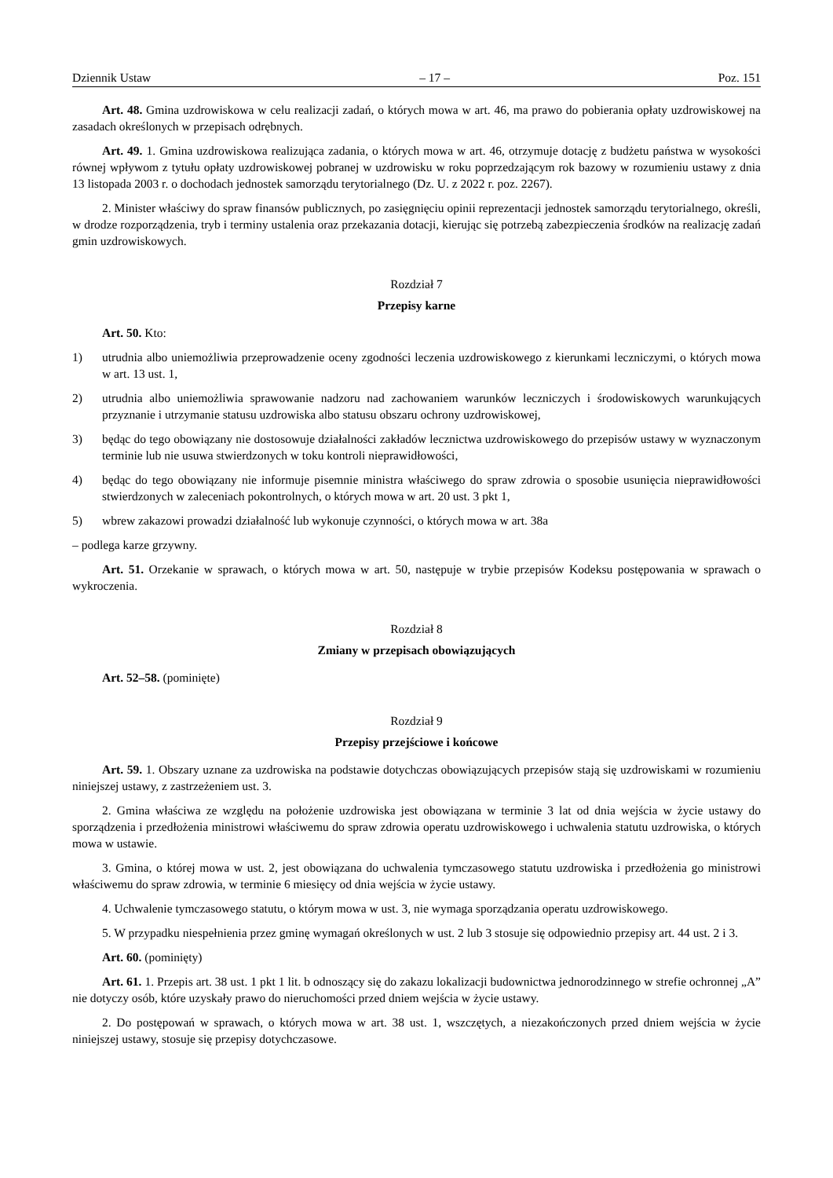Dziennik Ustaw – 17 – Poz. 151
Art. 48. Gmina uzdrowiskowa w celu realizacji zadań, o których mowa w art. 46, ma prawo do pobierania opłaty uzdrowiskowej na zasadach określonych w przepisach odrębnych.
Art. 49. 1. Gmina uzdrowiskowa realizująca zadania, o których mowa w art. 46, otrzymuje dotację z budżetu państwa w wysokości równej wpływom z tytułu opłaty uzdrowiskowej pobranej w uzdrowisku w roku poprzedzającym rok bazowy w rozumieniu ustawy z dnia 13 listopada 2003 r. o dochodach jednostek samorządu terytorialnego (Dz. U. z 2022 r. poz. 2267).
2. Minister właściwy do spraw finansów publicznych, po zasięgnięciu opinii reprezentacji jednostek samorządu terytorialnego, określi, w drodze rozporządzenia, tryb i terminy ustalenia oraz przekazania dotacji, kierując się potrzebą zabezpieczenia środków na realizację zadań gmin uzdrowiskowych.
Rozdział 7
Przepisy karne
Art. 50. Kto:
1) utrudnia albo uniemożliwia przeprowadzenie oceny zgodności leczenia uzdrowiskowego z kierunkami leczniczymi, o których mowa w art. 13 ust. 1,
2) utrudnia albo uniemożliwia sprawowanie nadzoru nad zachowaniem warunków leczniczych i środowiskowych warunkujących przyznanie i utrzymanie statusu uzdrowiska albo statusu obszaru ochrony uzdrowiskowej,
3) będąc do tego obowiązany nie dostosowuje działalności zakładów lecznictwa uzdrowiskowego do przepisów ustawy w wyznaczonym terminie lub nie usuwa stwierdzonych w toku kontroli nieprawidłowości,
4) będąc do tego obowiązany nie informuje pisemnie ministra właściwego do spraw zdrowia o sposobie usunięcia nieprawidłowości stwierdzonych w zaleceniach pokontrolnych, o których mowa w art. 20 ust. 3 pkt 1,
5) wbrew zakazowi prowadzi działalność lub wykonuje czynności, o których mowa w art. 38a
– podlega karze grzywny.
Art. 51. Orzekanie w sprawach, o których mowa w art. 50, następuje w trybie przepisów Kodeksu postępowania w sprawach o wykroczenia.
Rozdział 8
Zmiany w przepisach obowiązujących
Art. 52–58. (pominięte)
Rozdział 9
Przepisy przejściowe i końcowe
Art. 59. 1. Obszary uznane za uzdrowiska na podstawie dotychczas obowiązujących przepisów stają się uzdrowiskami w rozumieniu niniejszej ustawy, z zastrzeżeniem ust. 3.
2. Gmina właściwa ze względu na położenie uzdrowiska jest obowiązana w terminie 3 lat od dnia wejścia w życie ustawy do sporządzenia i przedłożenia ministrowi właściwemu do spraw zdrowia operatu uzdrowiskowego i uchwalenia statutu uzdrowiska, o których mowa w ustawie.
3. Gmina, o której mowa w ust. 2, jest obowiązana do uchwalenia tymczasowego statutu uzdrowiska i przedłożenia go ministrowi właściwemu do spraw zdrowia, w terminie 6 miesięcy od dnia wejścia w życie ustawy.
4. Uchwalenie tymczasowego statutu, o którym mowa w ust. 3, nie wymaga sporządzania operatu uzdrowiskowego.
5. W przypadku niespełnienia przez gminę wymagań określonych w ust. 2 lub 3 stosuje się odpowiednio przepisy art. 44 ust. 2 i 3.
Art. 60. (pominięty)
Art. 61. 1. Przepis art. 38 ust. 1 pkt 1 lit. b odnoszący się do zakazu lokalizacji budownictwa jednorodzinnego w strefie ochronnej „A” nie dotyczy osób, które uzyskały prawo do nieruchomości przed dniem wejścia w życie ustawy.
2. Do postępowań w sprawach, o których mowa w art. 38 ust. 1, wszczętych, a niezakończonych przed dniem wejścia w życie niniejszej ustawy, stosuje się przepisy dotychczasowe.